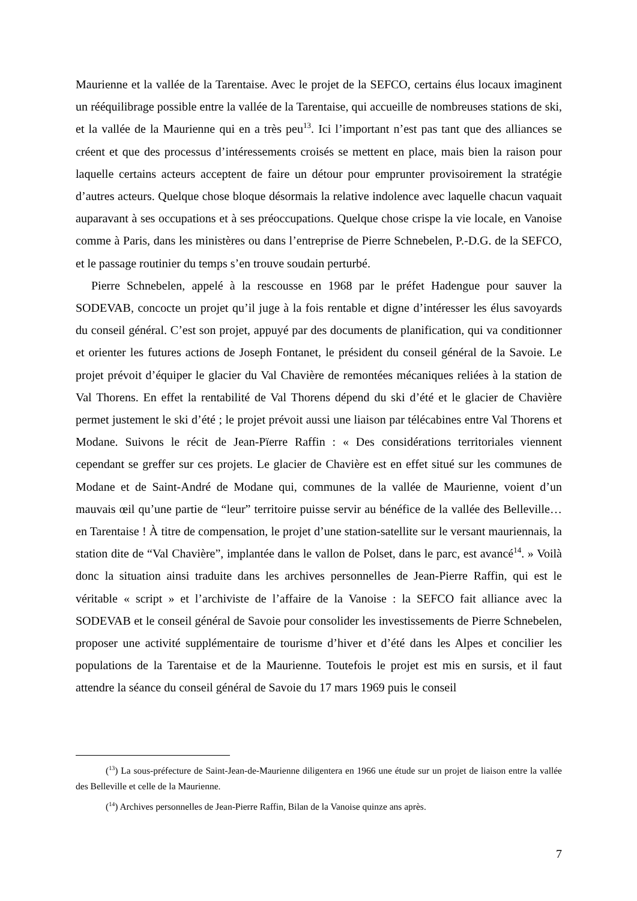Maurienne et la vallée de la Tarentaise. Avec le projet de la SEFCO, certains élus locaux imaginent un rééquilibrage possible entre la vallée de la Tarentaise, qui accueille de nombreuses stations de ski, et la vallée de la Maurienne qui en a très peu<sup>13</sup>. Ici l’important n’est pas tant que des alliances se créent et que des processus d’intéressements croisés se mettent en place, mais bien la raison pour laquelle certains acteurs acceptent de faire un détour pour emprunter provisoirement la stratégie d’autres acteurs. Quelque chose bloque désormais la relative indolence avec laquelle chacun vaquait auparavant à ses occupations et à ses préoccupations. Quelque chose crispe la vie locale, en Vanoise comme à Paris, dans les ministères ou dans l’entreprise de Pierre Schnebelen, P.-D.G. de la SEFCO, et le passage routinier du temps s’en trouve soudain perturbé.
Pierre Schnebelen, appelé à la rescousse en 1968 par le préfet Hadengue pour sauver la SODEVAB, concocte un projet qu’il juge à la fois rentable et digne d’intéresser les élus savoyards du conseil général. C’est son projet, appuyé par des documents de planification, qui va conditionner et orienter les futures actions de Joseph Fontanet, le président du conseil général de la Savoie. Le projet prévoit d’équiper le glacier du Val Chavière de remontées mécaniques reliées à la station de Val Thorens. En effet la rentabilité de Val Thorens dépend du ski d’été et le glacier de Chavière permet justement le ski d’été ; le projet prévoit aussi une liaison par télécabines entre Val Thorens et Modane. Suivons le récit de Jean-Pïerre Raffin : « Des considérations territoriales viennent cependant se greffer sur ces projets. Le glacier de Chavière est en effet situé sur les communes de Modane et de Saint-André de Modane qui, communes de la vallée de Maurienne, voient d’un mauvais œil qu’une partie de “leur” territoire puisse servir au bénéfice de la vallée des Belleville… en Tarentaise ! À titre de compensation, le projet d’une station-satellite sur le versant mauriennais, la station dite de “Val Chavière”, implantée dans le vallon de Polset, dans le parc, est avancé<sup>14</sup>. » Voilà donc la situation ainsi traduite dans les archives personnelles de Jean-Pierre Raffin, qui est le véritable « script » et l’archiviste de l’affaire de la Vanoise : la SEFCO fait alliance avec la SODEVAB et le conseil général de Savoie pour consolider les investissements de Pierre Schnebelen, proposer une activité supplémentaire de tourisme d’hiver et d’été dans les Alpes et concilier les populations de la Tarentaise et de la Maurienne. Toutefois le projet est mis en sursis, et il faut attendre la séance du conseil général de Savoie du 17 mars 1969 puis le conseil
(<sup>13</sup>) La sous-préfecture de Saint-Jean-de-Maurienne diligentera en 1966 une étude sur un projet de liaison entre la vallée des Belleville et celle de la Maurienne.
(<sup>14</sup>) Archives personnelles de Jean-Pierre Raffin, Bilan de la Vanoise quinze ans après.
7